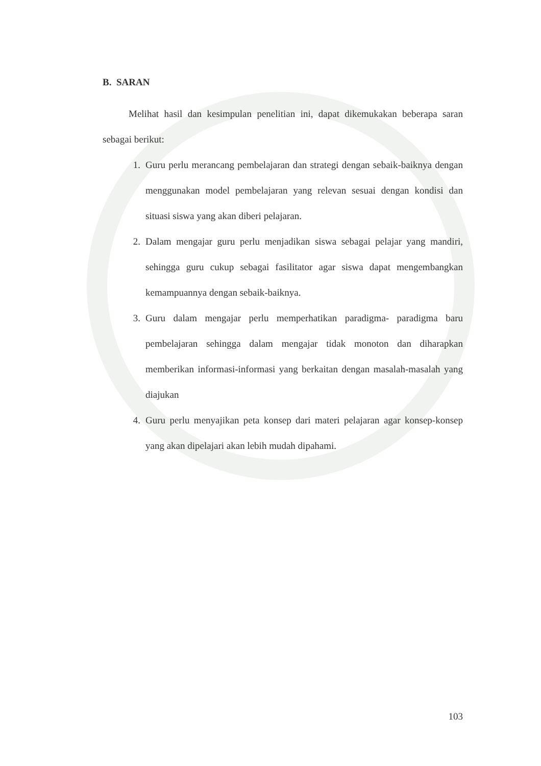B. SARAN
Melihat hasil dan kesimpulan penelitian ini, dapat dikemukakan beberapa saran sebagai berikut:
1. Guru perlu merancang pembelajaran dan strategi dengan sebaik-baiknya dengan menggunakan model pembelajaran yang relevan sesuai dengan kondisi dan situasi siswa yang akan diberi pelajaran.
2. Dalam mengajar guru perlu menjadikan siswa sebagai pelajar yang mandiri, sehingga guru cukup sebagai fasilitator agar siswa dapat mengembangkan kemampuannya dengan sebaik-baiknya.
3. Guru dalam mengajar perlu memperhatikan paradigma- paradigma baru pembelajaran sehingga dalam mengajar tidak monoton dan diharapkan memberikan informasi-informasi yang berkaitan dengan masalah-masalah yang diajukan
4. Guru perlu menyajikan peta konsep dari materi pelajaran agar konsep-konsep yang akan dipelajari akan lebih mudah dipahami.
103